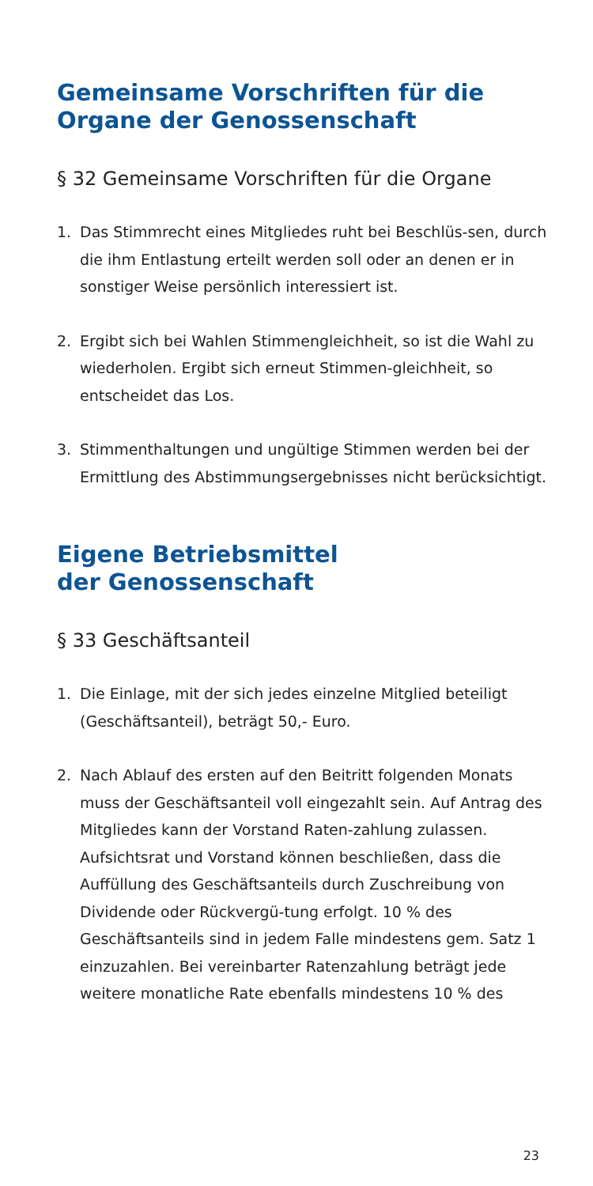Gemeinsame Vorschriften für die
Organe der Genossenschaft
§ 32 Gemeinsame Vorschriften für die Organe
1. Das Stimmrecht eines Mitgliedes ruht bei Beschlüs-sen, durch die ihm Entlastung erteilt werden soll oder an denen er in sonstiger Weise persönlich interessiert ist.
2. Ergibt sich bei Wahlen Stimmengleichheit, so ist die Wahl zu wiederholen. Ergibt sich erneut Stimmen-gleichheit, so entscheidet das Los.
3. Stimmenthaltungen und ungültige Stimmen werden bei der Ermittlung des Abstimmungsergebnisses nicht berücksichtigt.
Eigene Betriebsmittel
der Genossenschaft
§ 33 Geschäftsanteil
1. Die Einlage, mit der sich jedes einzelne Mitglied beteiligt (Geschäftsanteil), beträgt 50,- Euro.
2. Nach Ablauf des ersten auf den Beitritt folgenden Monats muss der Geschäftsanteil voll eingezahlt sein. Auf Antrag des Mitgliedes kann der Vorstand Raten-zahlung zulassen. Aufsichtsrat und Vorstand können beschließen, dass die Auffüllung des Geschäftsanteils durch Zuschreibung von Dividende oder Rückvergü-tung erfolgt. 10 % des Geschäftsanteils sind in jedem Falle mindestens gem. Satz 1 einzuzahlen. Bei vereinbarter Ratenzahlung beträgt jede weitere monatliche Rate ebenfalls mindestens 10 % des
23